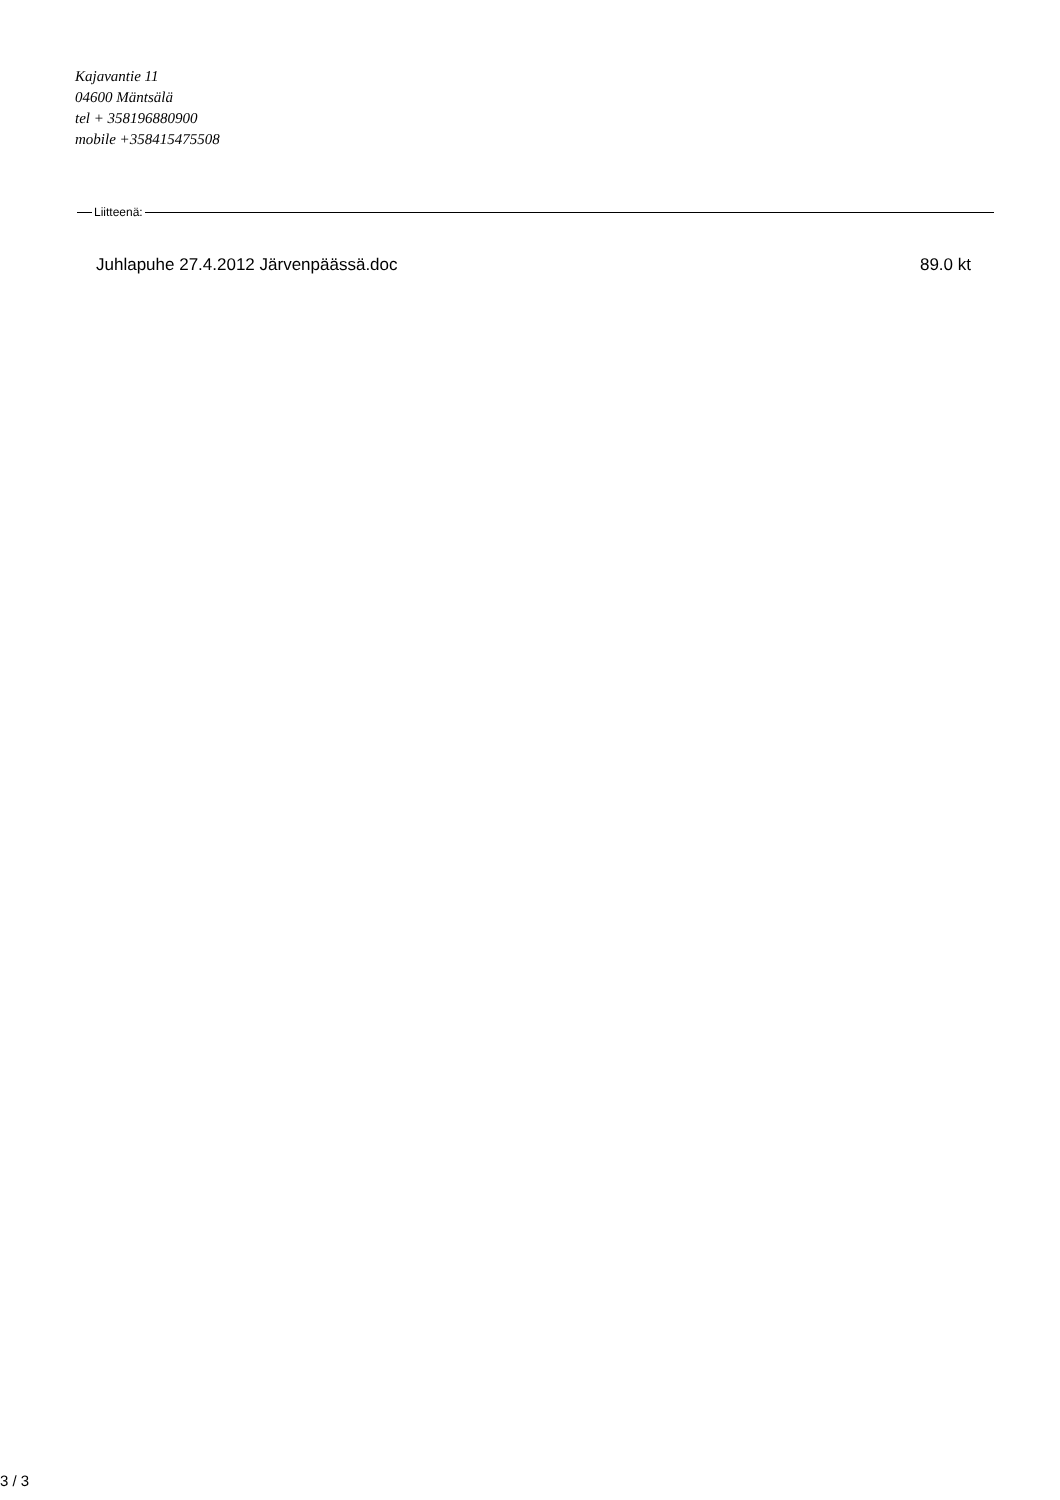Kajavantie 11
04600 Mäntsälä
tel + 358196880900
mobile +358415475508
Liitteenä:
Juhlapuhe 27.4.2012 Järvenpäässä.doc 89.0 kt
3 / 3